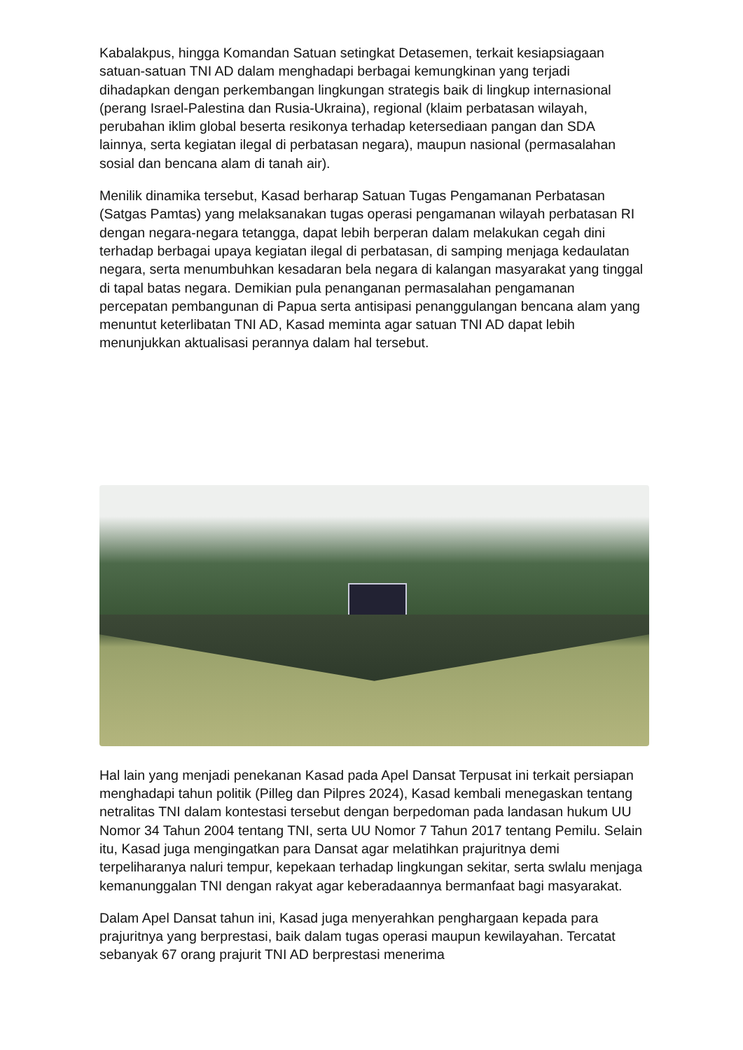Kabalakpus, hingga Komandan Satuan setingkat Detasemen, terkait kesiapsiagaan satuan-satuan TNI AD dalam menghadapi berbagai kemungkinan yang terjadi dihadapkan dengan perkembangan lingkungan strategis baik di lingkup internasional (perang Israel-Palestina dan Rusia-Ukraina), regional (klaim perbatasan wilayah, perubahan iklim global beserta resikonya terhadap ketersediaan pangan dan SDA lainnya, serta kegiatan ilegal di perbatasan negara), maupun nasional (permasalahan sosial dan bencana alam di tanah air).
Menilik dinamika tersebut, Kasad berharap Satuan Tugas Pengamanan Perbatasan (Satgas Pamtas) yang melaksanakan tugas operasi pengamanan wilayah perbatasan RI dengan negara-negara tetangga, dapat lebih berperan dalam melakukan cegah dini terhadap berbagai upaya kegiatan ilegal di perbatasan, di samping menjaga kedaulatan negara, serta menumbuhkan kesadaran bela negara di kalangan masyarakat yang tinggal di tapal batas negara. Demikian pula penanganan permasalahan pengamanan percepatan pembangunan di Papua serta antisipasi penanggulangan bencana alam yang menuntut keterlibatan TNI AD, Kasad meminta agar satuan TNI AD dapat lebih menunjukkan aktualisasi perannya dalam hal tersebut.
Hal lain yang menjadi penekanan Kasad pada Apel Dansat Terpusat ini terkait persiapan menghadapi tahun politik (Pilleg dan Pilpres 2024), Kasad kembali menegaskan tentang netralitas TNI dalam kontestasi tersebut dengan berpedoman pada landasan hukum UU Nomor 34 Tahun 2004 tentang TNI, serta UU Nomor 7 Tahun 2017 tentang Pemilu. Selain itu, Kasad juga mengingatkan para Dansat agar melatihkan prajuritnya demi terpeliharanya naluri tempur, kepekaan terhadap lingkungan sekitar, serta swlalu menjaga kemanunggalan TNI dengan rakyat agar keberadaannya bermanfaat bagi masyarakat.
Dalam Apel Dansat tahun ini, Kasad juga menyerahkan penghargaan kepada para prajuritnya yang berprestasi, baik dalam tugas operasi maupun kewilayahan. Tercatat sebanyak 67 orang prajurit TNI AD berprestasi menerima